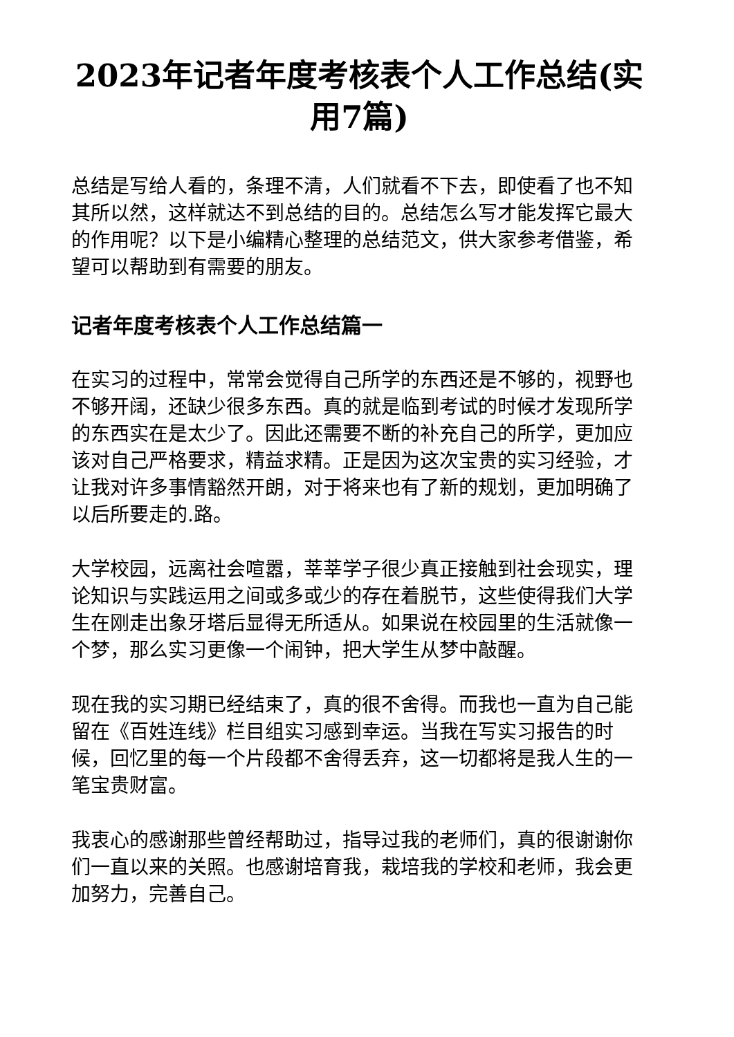2023年记者年度考核表个人工作总结(实用7篇)
总结是写给人看的，条理不清，人们就看不下去，即使看了也不知其所以然，这样就达不到总结的目的。总结怎么写才能发挥它最大的作用呢？以下是小编精心整理的总结范文，供大家参考借鉴，希望可以帮助到有需要的朋友。
记者年度考核表个人工作总结篇一
在实习的过程中，常常会觉得自己所学的东西还是不够的，视野也不够开阔，还缺少很多东西。真的就是临到考试的时候才发现所学的东西实在是太少了。因此还需要不断的补充自己的所学，更加应该对自己严格要求，精益求精。正是因为这次宝贵的实习经验，才让我对许多事情豁然开朗，对于将来也有了新的规划，更加明确了以后所要走的.路。
大学校园，远离社会喧嚣，莘莘学子很少真正接触到社会现实，理论知识与实践运用之间或多或少的存在着脱节，这些使得我们大学生在刚走出象牙塔后显得无所适从。如果说在校园里的生活就像一个梦，那么实习更像一个闹钟，把大学生从梦中敲醒。
现在我的实习期已经结束了，真的很不舍得。而我也一直为自己能留在《百姓连线》栏目组实习感到幸运。当我在写实习报告的时候，回忆里的每一个片段都不舍得丢弃，这一切都将是我人生的一笔宝贵财富。
我衷心的感谢那些曾经帮助过，指导过我的老师们，真的很谢谢你们一直以来的关照。也感谢培育我，栽培我的学校和老师，我会更加努力，完善自己。